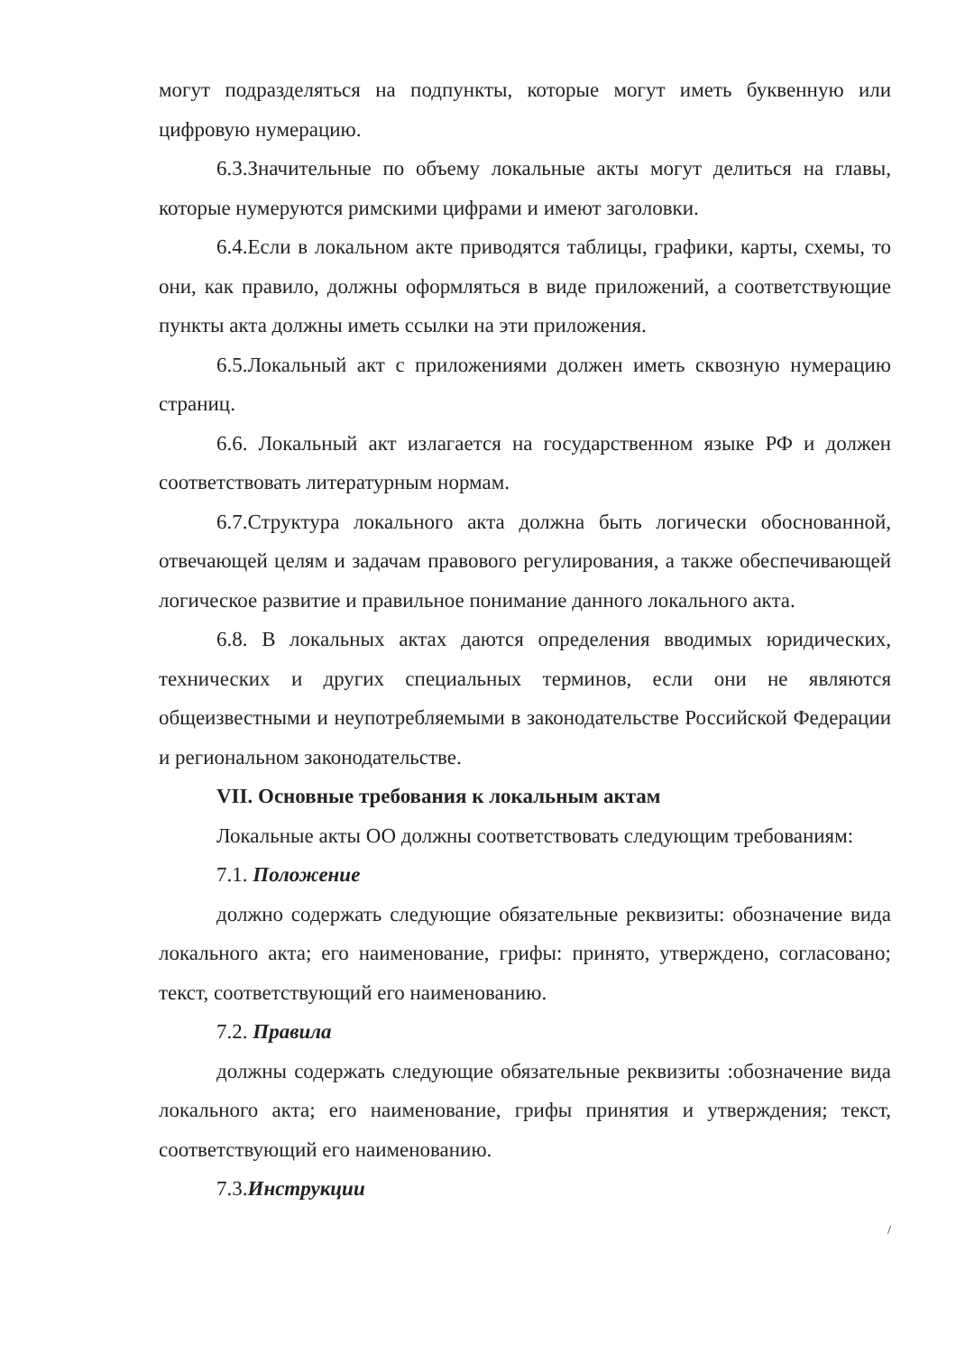могут подразделяться на подпункты, которые могут иметь буквенную или цифровую нумерацию.
6.3.Значительные по объему локальные акты могут делиться на главы, которые нумеруются римскими цифрами и имеют заголовки.
6.4.Если в локальном акте приводятся таблицы, графики, карты, схемы, то они, как правило, должны оформляться в виде приложений, а соответствующие пункты акта должны иметь ссылки на эти приложения.
6.5.Локальный акт с приложениями должен иметь сквозную нумерацию страниц.
6.6. Локальный акт излагается на государственном языке РФ и должен соответствовать литературным нормам.
6.7.Структура локального акта должна быть логически обоснованной, отвечающей целям и задачам правового регулирования, а также обеспечивающей логическое развитие и правильное понимание данного локального акта.
6.8. В локальных актах даются определения вводимых юридических, технических и других специальных терминов, если они не являются общеизвестными и неупотребляемыми в законодательстве Российской Федерации и региональном законодательстве.
VII. Основные требования к локальным актам
Локальные акты ОО должны соответствовать следующим требованиям:
7.1. Положение
должно содержать следующие обязательные реквизиты: обозначение вида локального акта; его наименование, грифы: принято, утверждено, согласовано; текст, соответствующий его наименованию.
7.2. Правила
должны содержать следующие обязательные реквизиты :обозначение вида локального акта; его наименование, грифы принятия и утверждения; текст, соответствующий его наименованию.
7.3.Инструкции
/